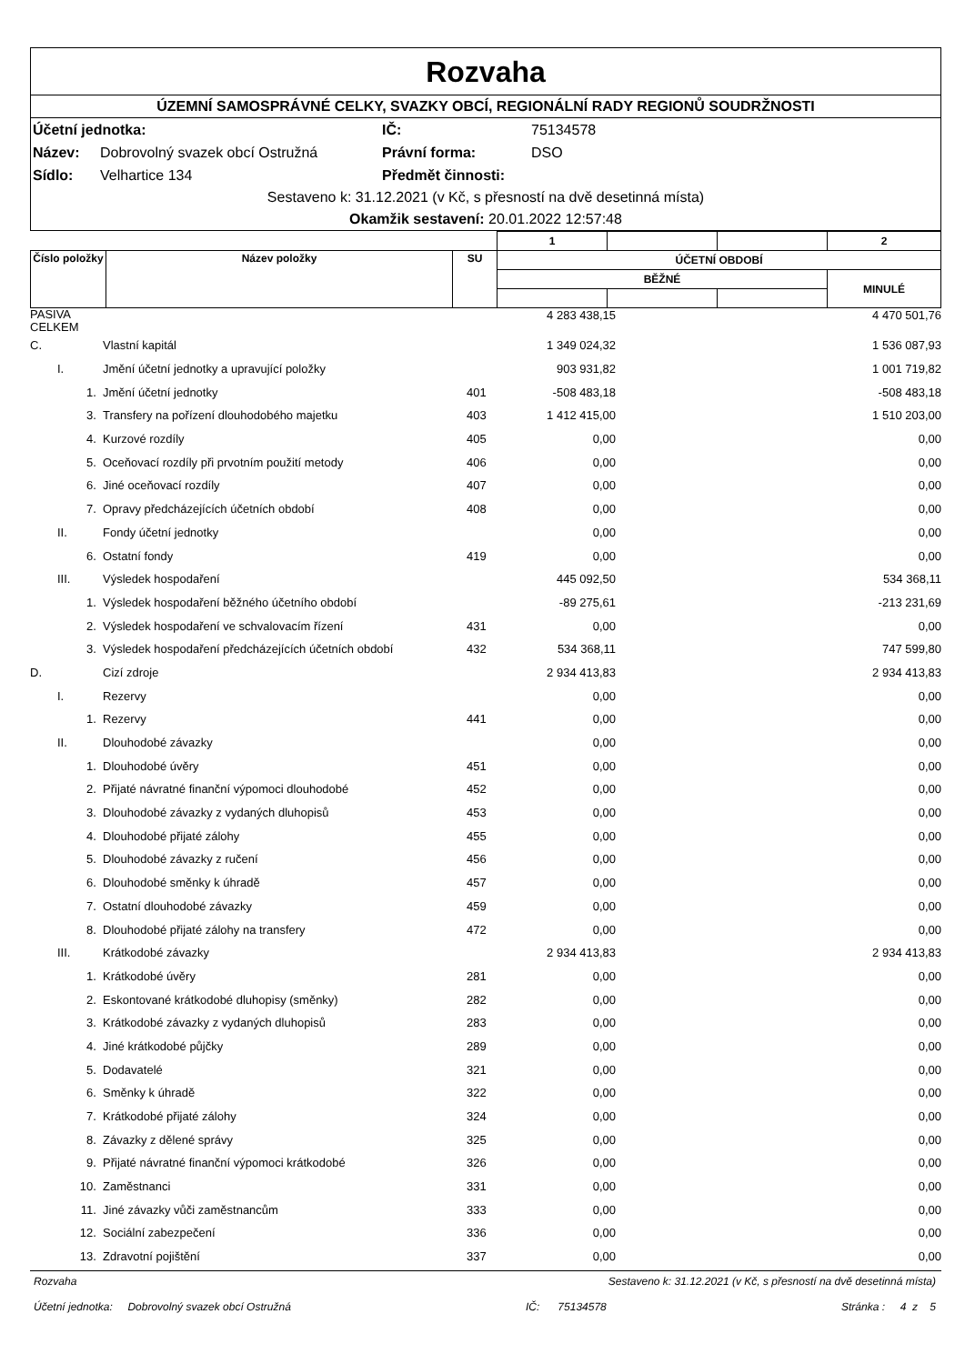Rozvaha
ÚZEMNÍ SAMOSPRÁVNÉ CELKY, SVAZKY OBCÍ, REGIONÁLNÍ RADY REGIONŮ SOUDRŽNOSTI
| Účetní jednotka: | | IČ: | 75134578 |
| Název: | Dobrovolný svazek obcí Ostružná | Právní forma: | DSO |
| Sídlo: | Velhartice 134 | Předmět činnosti: | |
Sestaveno k: 31.12.2021 (v Kč, s přesností na dvě desetinná místa)
Okamžik sestavení: 20.01.2022 12:57:48
| | | | 1 | | | 2 |
| Číslo položky | Název položky | SU | ÚČETNÍ OBDOBÍ | | | |
| | | | BĚŽNÉ | | | MINULÉ |
| PASIVA CELKEM | | | | 4 283 438,15 | | 4 470 501,76 |
| C. | | Vlastní kapitál | | 1 349 024,32 | | 1 536 087,93 |
| | I. | Jmění účetní jednotky a upravující položky | | 903 931,82 | | 1 001 719,82 |
| | 1. | Jmění účetní jednotky | 401 | -508 483,18 | | -508 483,18 |
| | 3. | Transfery na pořízení dlouhodobého majetku | 403 | 1 412 415,00 | | 1 510 203,00 |
| | 4. | Kurzové rozdíly | 405 | 0,00 | | 0,00 |
| | 5. | Oceňovací rozdíly při prvotním použití metody | 406 | 0,00 | | 0,00 |
| | 6. | Jiné oceňovací rozdíly | 407 | 0,00 | | 0,00 |
| | 7. | Opravy předcházejících účetních období | 408 | 0,00 | | 0,00 |
| | II. | Fondy účetní jednotky | | 0,00 | | 0,00 |
| | 6. | Ostatní fondy | 419 | 0,00 | | 0,00 |
| | III. | Výsledek hospodaření | | 445 092,50 | | 534 368,11 |
| | 1. | Výsledek hospodaření běžného účetního období | | -89 275,61 | | -213 231,69 |
| | 2. | Výsledek hospodaření ve schvalovacím řízení | 431 | 0,00 | | 0,00 |
| | 3. | Výsledek hospodaření předcházejících účetních období | 432 | 534 368,11 | | 747 599,80 |
| D. | | Cizí zdroje | | 2 934 413,83 | | 2 934 413,83 |
| | I. | Rezervy | | 0,00 | | 0,00 |
| | 1. | Rezervy | 441 | 0,00 | | 0,00 |
| | II. | Dlouhodobé závazky | | 0,00 | | 0,00 |
| | 1. | Dlouhodobé úvěry | 451 | 0,00 | | 0,00 |
| | 2. | Přijaté návratné finanční výpomoci dlouhodobé | 452 | 0,00 | | 0,00 |
| | 3. | Dlouhodobé závazky z vydaných dluhopisů | 453 | 0,00 | | 0,00 |
| | 4. | Dlouhodobé přijaté zálohy | 455 | 0,00 | | 0,00 |
| | 5. | Dlouhodobé závazky z ručení | 456 | 0,00 | | 0,00 |
| | 6. | Dlouhodobé směnky k úhradě | 457 | 0,00 | | 0,00 |
| | 7. | Ostatní dlouhodobé závazky | 459 | 0,00 | | 0,00 |
| | 8. | Dlouhodobé přijaté zálohy na transfery | 472 | 0,00 | | 0,00 |
| | III. | Krátkodobé závazky | | 2 934 413,83 | | 2 934 413,83 |
| | 1. | Krátkodobé úvěry | 281 | 0,00 | | 0,00 |
| | 2. | Eskontované krátkodobé dluhopisy (směnky) | 282 | 0,00 | | 0,00 |
| | 3. | Krátkodobé závazky z vydaných dluhopisů | 283 | 0,00 | | 0,00 |
| | 4. | Jiné krátkodobé půjčky | 289 | 0,00 | | 0,00 |
| | 5. | Dodavatelé | 321 | 0,00 | | 0,00 |
| | 6. | Směnky k úhradě | 322 | 0,00 | | 0,00 |
| | 7. | Krátkodobé přijaté zálohy | 324 | 0,00 | | 0,00 |
| | 8. | Závazky z dělené správy | 325 | 0,00 | | 0,00 |
| | 9. | Přijaté návratné finanční výpomoci krátkodobé | 326 | 0,00 | | 0,00 |
| | 10. | Zaměstnanci | 331 | 0,00 | | 0,00 |
| | 11. | Jiné závazky vůči zaměstnancům | 333 | 0,00 | | 0,00 |
| | 12. | Sociální zabezpečení | 336 | 0,00 | | 0,00 |
| | 13. | Zdravotní pojištění | 337 | 0,00 | | 0,00 |
Rozvaha Sestaveno k: 31.12.2021 (v Kč, s přesností na dvě desetinná místa)
Účetní jednotka: Dobrovolný svazek obcí Ostružná IČ: 75134578 Stránka : 4 z 5